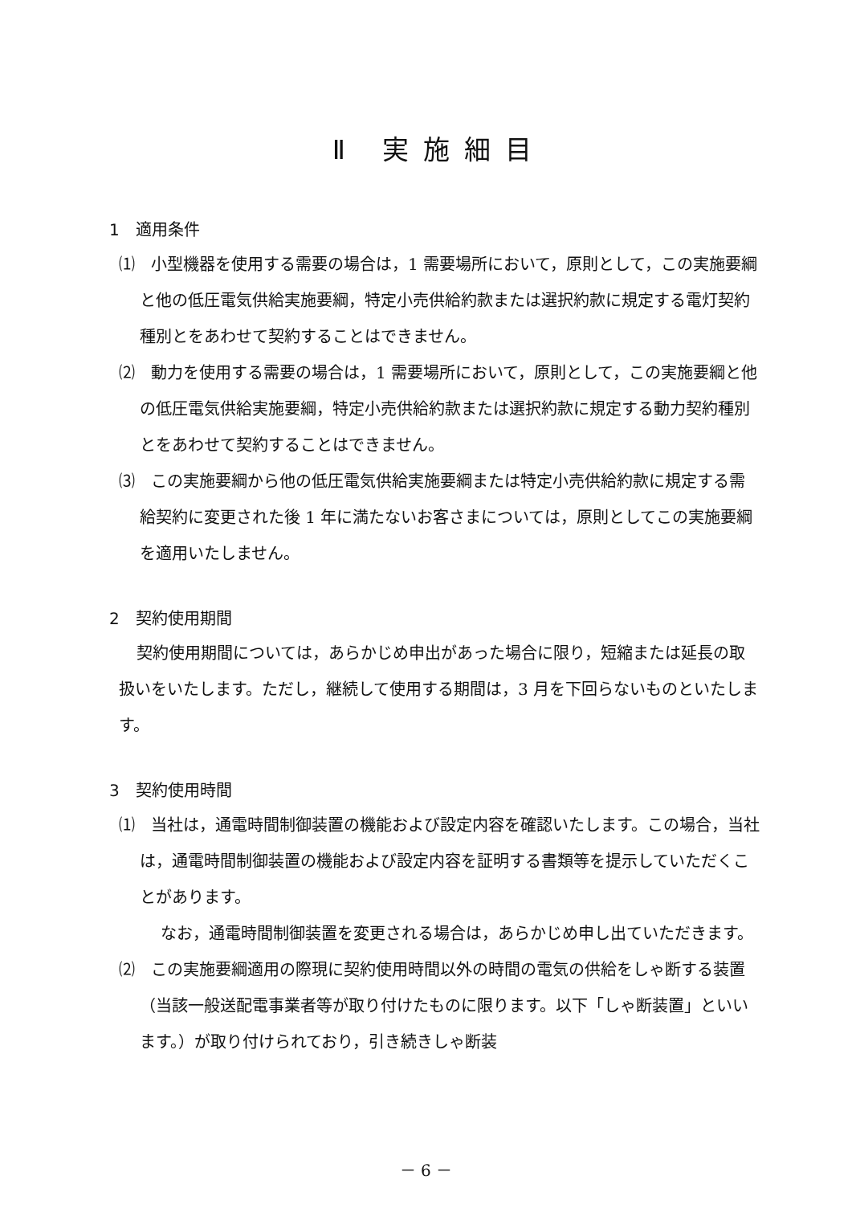Ⅱ 実施細目
1　適用条件
⑴　小型機器を使用する需要の場合は，1 需要場所において，原則として，この実施要綱と他の低圧電気供給実施要綱，特定小売供給約款または選択約款に規定する電灯契約種別とをあわせて契約することはできません。
⑵　動力を使用する需要の場合は，1 需要場所において，原則として，この実施要綱と他の低圧電気供給実施要綱，特定小売供給約款または選択約款に規定する動力契約種別とをあわせて契約することはできません。
⑶　この実施要綱から他の低圧電気供給実施要綱または特定小売供給約款に規定する需給契約に変更された後 1 年に満たないお客さまについては，原則としてこの実施要綱を適用いたしません。
2　契約使用期間
契約使用期間については，あらかじめ申出があった場合に限り，短縮または延長の取扱いをいたします。ただし，継続して使用する期間は，3 月を下回らないものといたします。
3　契約使用時間
⑴　当社は，通電時間制御装置の機能および設定内容を確認いたします。この場合，当社は，通電時間制御装置の機能および設定内容を証明する書類等を提示していただくことがあります。
なお，通電時間制御装置を変更される場合は，あらかじめ申し出ていただきます。
⑵　この実施要綱適用の際現に契約使用時間以外の時間の電気の供給をしゃ断する装置（当該一般送配電事業者等が取り付けたものに限ります。以下「しゃ断装置」といいます。）が取り付けられており，引き続きしゃ断装
－ 6 －